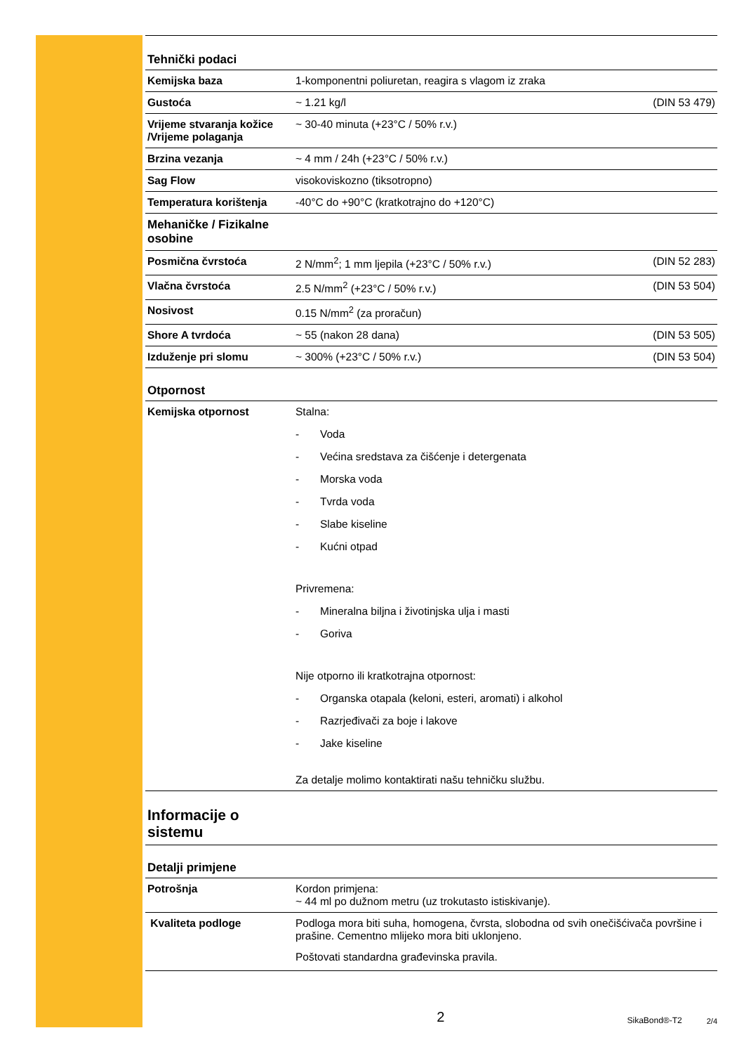Tehnički podaci
| Kemijska baza | 1-komponentni poliuretan, reagira s vlagom iz zraka | |
| Gustoća | ~ 1.21 kg/l | (DIN 53 479) |
| Vrijeme stvaranja kožice /Vrijeme polaganja | ~ 30-40 minuta (+23°C / 50% r.v.) | |
| Brzina vezanja | ~ 4 mm / 24h (+23°C / 50% r.v.) | |
| Sag Flow | visokoviskozno (tiksotropno) | |
| Temperatura korištenja | -40°C do +90°C (kratkotrajno do +120°C) | |
| Mehaničke / Fizikalne osobine | | |
| Posmična čvrstoća | 2 N/mm<sup>2</sup>; 1 mm ljepila (+23°C / 50% r.v.) | (DIN 52 283) |
| Vlačna čvrstoća | 2.5 N/mm<sup>2</sup> (+23°C / 50% r.v.) | (DIN 53 504) |
| Nosivost | 0.15 N/mm<sup>2</sup> (za proračun) | |
| Shore A tvrdoća | ~ 55 (nakon 28 dana) | (DIN 53 505) |
| Izduženje pri slomu | ~ 300% (+23°C / 50% r.v.) | (DIN 53 504) |
Otpornost
| Kemijska otpornost | Stalna: - Voda - Većina sredstava za čišćenje i detergenata - Morska voda - Tvrda voda - Slabe kiseline - Kućni otpad Privremena: - Mineralna biljna i životinjska ulja i masti - Goriva Nije otporno ili kratkotrajna otpornost: - Organska otapala (keloni, esteri, aromati) i alkohol - Razrjeđivači za boje i lakove - Jake kiseline Za detalje molimo kontaktirati našu tehničku službu. |
Informacije o
sistemu
Detalji primjene
| Potrošnja | Kordon primjena: ~ 44 ml po dužnom metru (uz trokutasto istiskivanje). |
| Kvaliteta podloge | Podloga mora biti suha, homogena, čvrsta, slobodna od svih onečišćivača površine i prašine. Cementno mlijeko mora biti uklonjeno. Poštovati standardna građevinska pravila. |
2 SikaBond®-T2 2/4